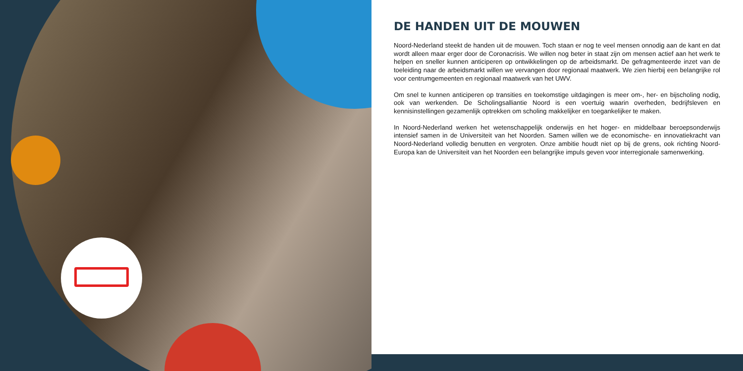DE HANDEN UIT DE MOUWEN
Noord-Nederland steekt de handen uit de mouwen. Toch staan er nog te veel mensen onnodig aan de kant en dat wordt alleen maar erger door de Coronacrisis. We willen nog beter in staat zijn om mensen actief aan het werk te helpen en sneller kunnen anticiperen op ontwikkelingen op de arbeidsmarkt. De gefragmenteerde inzet van de toeleiding naar de arbeidsmarkt willen we vervangen door regionaal maatwerk. We zien hierbij een belangrijke rol voor centrumgemeenten en regionaal maatwerk van het UWV.
Om snel te kunnen anticiperen op transities en toekomstige uitdagingen is meer om-, her- en bijscholing nodig, ook van werkenden. De Scholingsalliantie Noord is een voertuig waarin overheden, bedrijfsleven en kennisinstellingen gezamenlijk optrekken om scholing makkelijker en toegankelijker te maken.
In Noord-Nederland werken het wetenschappelijk onderwijs en het hoger- en middelbaar beroepsonderwijs intensief samen in de Universiteit van het Noorden. Samen willen we de economische- en innovatiekracht van Noord-Nederland volledig benutten en vergroten. Onze ambitie houdt niet op bij de grens, ook richting Noord-Europa kan de Universiteit van het Noorden een belangrijke impuls geven voor interregionale samenwerking.